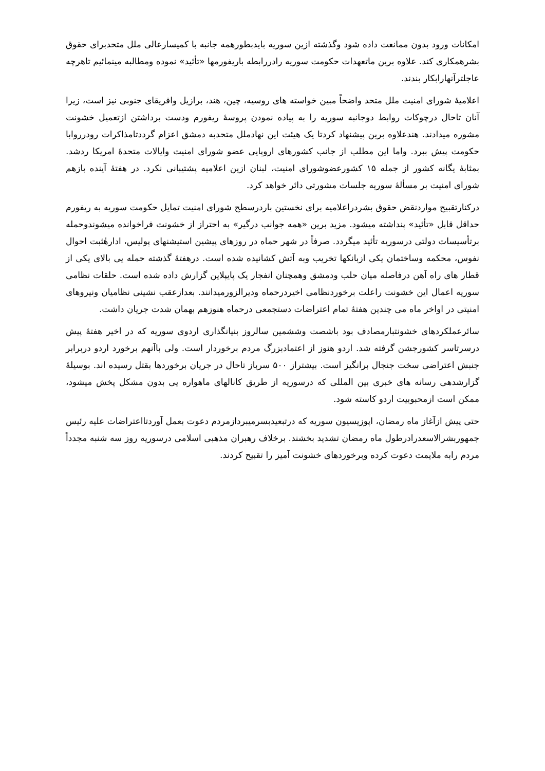امکانات ورود بدون ممانعت داده شود وگذشته ازین سوریه بایدبطورهمه جانبه با کمیسارعالی ملل متحدبرای حقوق بشرهمکاری کند. علاوه برین ماتعهدات حکومت سوریه رادررابطه باریفورمها «تأئید» نموده ومطالبه مینمائیم تاهرچه عاجلترآنهارابکار بندند.
اعلامیهٔ شورای امنیت ملل متحد واضحاً مبین خواسته های روسیه، چین، هند، برازیل وافریقای جنوبی نیز است، زیرا آنان تاحال درچوکات روابط دوجانبه سوریه را به پیاده نمودن پروسهٔ ریفورم ودست برداشتن ازتعمیل خشونت مشوره میدادند. هندعلاوه برین پیشنهاد کردتا یک هیئت این نهادملل متحدبه دمشق اعزام گرددتامذاکرات رودرروابا حکومت پیش ببرد. واما این مطلب از جانب کشورهای اروپایی عضو شورای امنیت وایالات متحدهٔ امریکا ردشد. بمثابهٔ یگانه کشور از جمله ۱۵ کشورعضوشورای امنیت، لبنان ازین اعلامیه پشتیبانی نکرد. در هفتهٔ آینده بازهم شورای امنیت بر مسألهٔ سوریه جلسات مشورتی دائر خواهد کرد.
درکنارتقبیح مواردنقض حقوق بشردراعلامیه برای نخستین باردرسطح شورای امنیت تمایل حکومت سوریه به ریفورم حداقل قابل «تأئید» پنداشته میشود. مزید برین «همه جوانب درگیر» به احتراز از خشونت فراخوانده میشوندوحمله برتأسیسات دولتی درسوریه تأئید میگردد. صرفاً در شهر حماه در روزهای پیشین استیشنهای پولیس، ادارهٔثبت احوال نفوس، محکمه وساختمان یکی ازبانکها تخریب وبه آتش کشانیده شده است. درهفتهٔ گذشته حمله یی بالای یکی از قطار های راه آهن درفاصله میان حلب ودمشق وهمچنان انفجار یک پایپلاین گزارش داده شده است. حلقات نظامی سوریه اعمال این خشونت راعلت برخوردنظامی اخیردرحماه ودیرالزورمیدانند. بعدازعقب نشینی نظامیان ونیروهای امنیتی در اواخر ماه می چندین هفتهٔ تمام اعتراضات دستجمعی درحماه هنوزهم بهمان شدت جریان داشت.
سائرعملکردهای خشونتبارمصادف بود باشصت وششمین سالروز بنیانگذاری اردوی سوریه که در اخیر هفتهٔ پیش درسرتاسر کشورجشن گرفته شد. اردو هنوز از اعتمادبزرگ مردم برخوردار است. ولی باآنهم برخورد اردو دربرابر جنبش اعتراضی سخت جنجال برانگیز است. بیشتراز ۵۰۰ سرباز تاحال در جریان برخوردها بقتل رسیده اند. بوسیلهٔ گزارشدهی رسانه های خبری بین المللی که درسوریه از طریق کانالهای ماهواره یی بدون مشکل پخش میشود، ممکن است ازمحبوبیت اردو کاسته شود.
حتی پیش ازآغاز ماه رمضان، اپوزیسیون سوریه که درتبعیدبسرمیبرداز‌مردم دعوت بعمل آوردتااعتراضات علیه رئیس جمهوربشرالاسعدرادرطول ماه رمضان تشدید بخشند. برخلاف رهبران مذهبی اسلامی درسوریه روز سه شنبه مجدداً مردم رابه ملایمت دعوت کرده وبرخوردهای خشونت آمیز را تقبیح کردند.